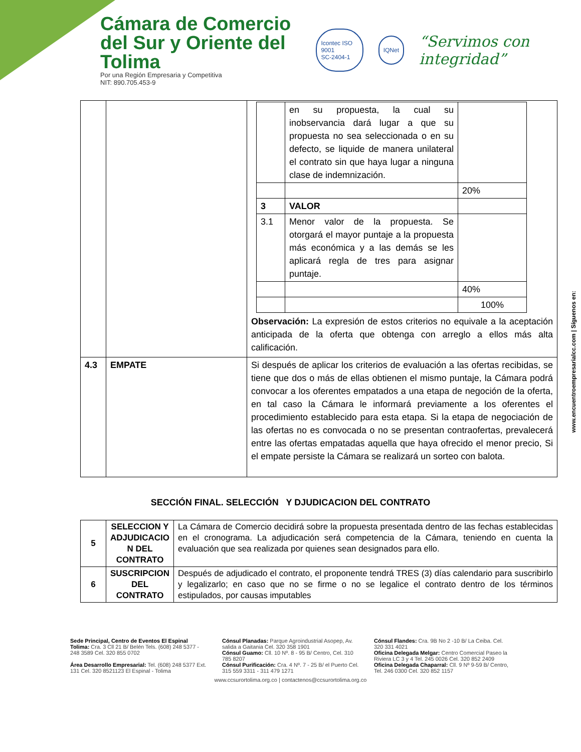Cámara de Comercio
del Sur y Oriente del Tolima
Por una Región Empresaria y Competitiva
NIT: 890.705.453-9
Icontec ISO 9001
SC-2404-1
IQNet
“Servimos con integridad”
| | | / / en su propuesta, la cual su inobservancia dará lugar a que su propuesta no sea seleccionada o en su defecto, se liquide de manera unilateral el contrato sin que haya lugar a ninguna clase de indemnización. / / / / / 20% / / 3 / VALOR / / / 3.1 / Menor valor de la propuesta. Se otorgará el mayor puntaje a la propuesta más económica y a las demás se les aplicará regla de tres para asignar puntaje. / / / / / 40% / / / / 100% / Observación: La expresión de estos criterios no equivale a la aceptación anticipada de la oferta que obtenga con arreglo a ellos más alta calificación. |
| 4.3 | EMPATE | Si después de aplicar los criterios de evaluación a las ofertas recibidas, se tiene que dos o más de ellas obtienen el mismo puntaje, la Cámara podrá convocar a los oferentes empatados a una etapa de negoción de la oferta, en tal caso la Cámara le informará previamente a los oferentes el procedimiento establecido para esta etapa. Si la etapa de negociación de las ofertas no es convocada o no se presentan contraofertas, prevalecerá entre las ofertas empatadas aquella que haya ofrecido el menor precio, Si el empate persiste la Cámara se realizará un sorteo con balota. |
SECCIÓN FINAL. SELECCIÓN Y DJUDICACION DEL CONTRATO
| 5 | SELECCION Y ADJUDICACIO N DEL CONTRATO | La Cámara de Comercio decidirá sobre la propuesta presentada dentro de las fechas establecidas en el cronograma. La adjudicación será competencia de la Cámara, teniendo en cuenta la evaluación que sea realizada por quienes sean designados para ello. |
| 6 | SUSCRIPCION DEL CONTRATO | Después de adjudicado el contrato, el proponente tendrá TRES (3) días calendario para suscribirlo y legalizarlo; en caso que no se firme o no se legalice el contrato dentro de los términos estipulados, por causas imputables |
www.encuentroempresarialcc.com | Síguenos en:
Sede Principal, Centro de Eventos El Espinal Tolima: Cra. 3 Cll 21 B/ Belén Tels. (608) 248 5377 - 248 3589 Cel. 320 855 0702
Área Desarrollo Empresarial: Tel. (608) 248 5377 Ext. 131 Cel. 320 8521123 El Espinal - Tolima
Cónsul Planadas: Parque Agroindustrial Asopep, Av. salida a Gaitania Cel. 320 358 1901
Cónsul Guamo: Cll. 10 Nº. 8 - 95 B/ Centro, Cel. 310 785 8207
Cónsul Purificación: Cra. 4 Nº. 7 - 25 B/ el Puerto Cel. 315 559 3311 - 311 479 1271
Cónsul Flandes: Cra. 9B No 2 -10 B/ La Ceiba. Cel. 320 331 4021
Oficina Delegada Melgar: Centro Comercial Paseo la Riviera LC 3 y 4 Tel. 245 0026 Cel. 320 852 2409
Oficina Delegada Chaparral: Cll. 9 Nº 9-59 B/ Centro, Tel. 246 0300 Cel. 320 852 1157
www.ccsurortolima.org.co | contactenos@ccsurortolima.org.co